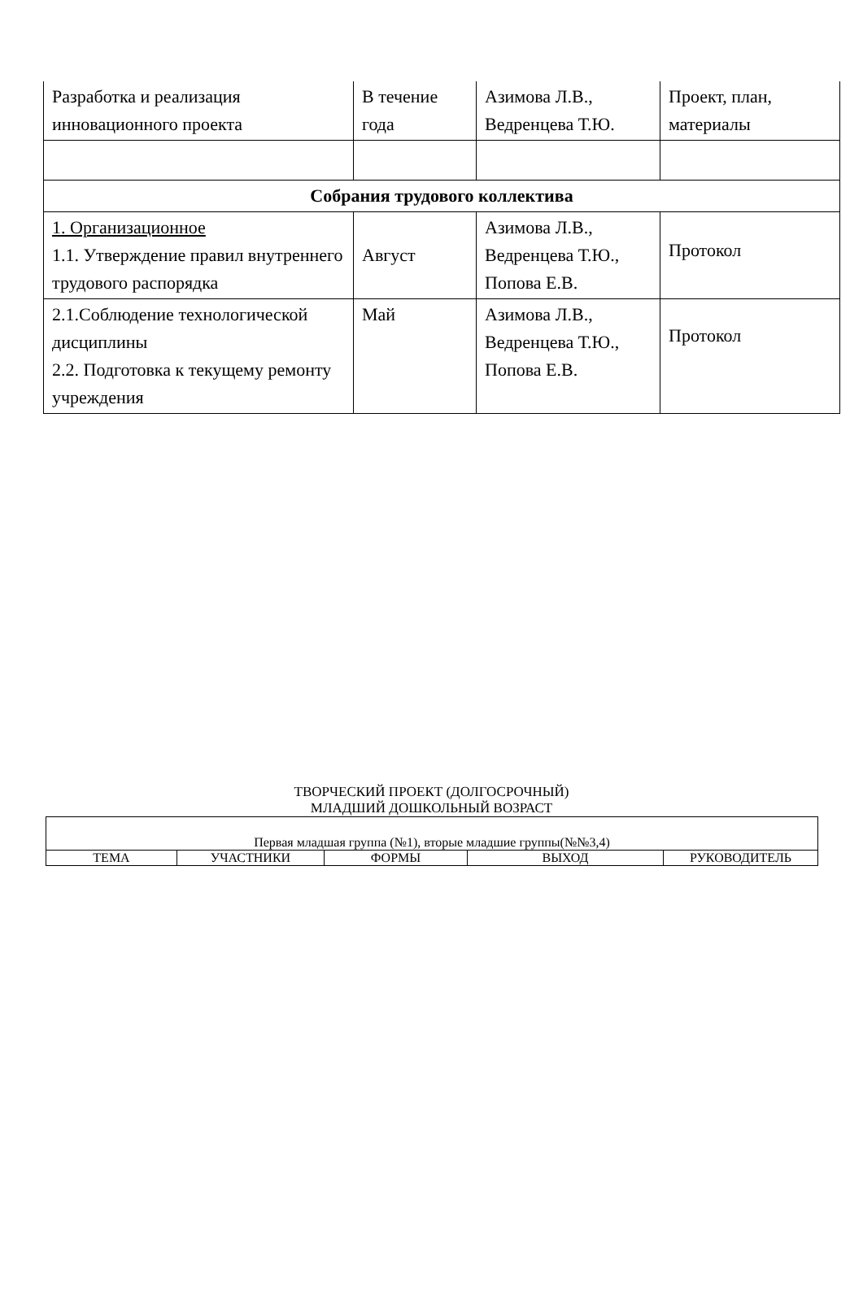| Разработка и реализация инновационного проекта | В течение года | Азимова Л.В., Ведренцева Т.Ю. | Проект, план, материалы |
| Собрания трудового коллектива | | | |
| 1. Организационное 1.1. Утверждение правил внутреннего трудового распорядка | Август | Азимова Л.В., Ведренцева Т.Ю., Попова Е.В. | Протокол |
| 2.1.Соблюдение технологической дисциплины 2.2. Подготовка к текущему ремонту учреждения | Май | Азимова Л.В., Ведренцева Т.Ю., Попова Е.В. | Протокол |
ТВОРЧЕСКИЙ ПРОЕКТ (ДОЛГОСРОЧНЫЙ)
МЛАДШИЙ ДОШКОЛЬНЫЙ ВОЗРАСТ
| Первая младшая группа (№1), вторые младшие группы(№№3,4) | | | | |
| ТЕМА | УЧАСТНИКИ | ФОРМЫ | ВЫХОД | РУКОВОДИТЕЛЬ |